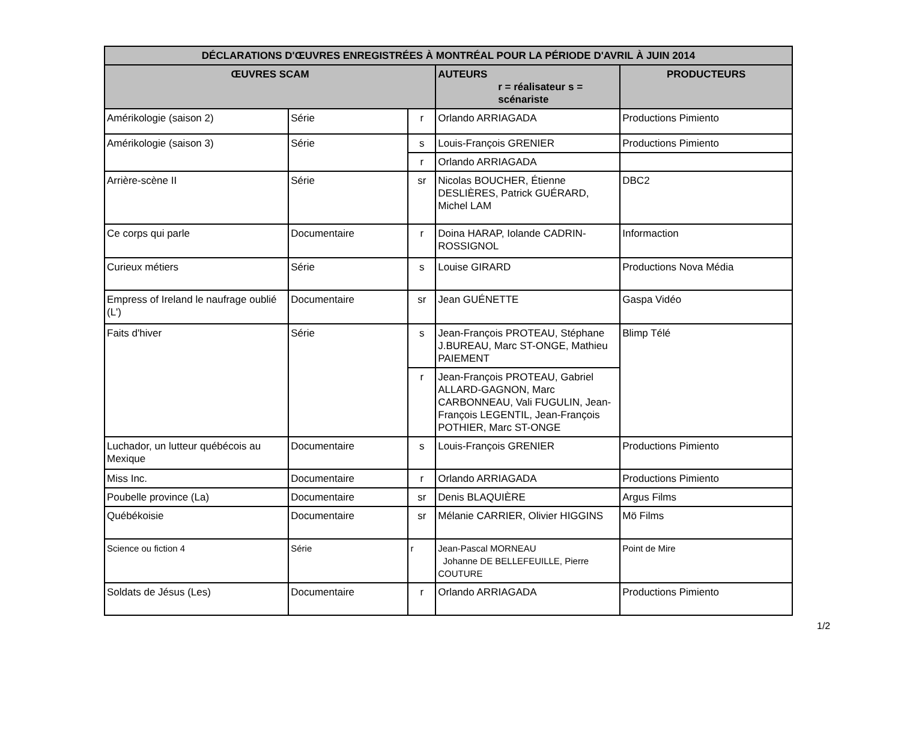| DÉCLARATIONS D'ŒUVRES ENREGISTRÉES À MONTRÉAL POUR LA PÉRIODE D'AVRIL À JUIN 2014 | | | | |
| --- | --- | --- | --- | --- |
| ŒUVRES SCAM | | | AUTEURS r = réalisateur s = scénariste | PRODUCTEURS |
| Amérikologie (saison 2) | Série | r | Orlando ARRIAGADA | Productions Pimiento |
| Amérikologie (saison 3) | Série | s | Louis-François GRENIER | Productions Pimiento |
| | | r | Orlando ARRIAGADA | |
| Arrière-scène II | Série | sr | Nicolas BOUCHER, Étienne DESLIÈRES, Patrick GUÉRARD, Michel LAM | DBC2 |
| Ce corps qui parle | Documentaire | r | Doina HARAP, Iolande CADRIN-ROSSIGNOL | Informaction |
| Curieux métiers | Série | s | Louise GIRARD | Productions Nova Média |
| Empress of Ireland le naufrage oublié (L') | Documentaire | sr | Jean GUÉNETTE | Gaspa Vidéo |
| Faits d'hiver | Série | s | Jean-François PROTEAU, Stéphane J.BUREAU, Marc ST-ONGE, Mathieu PAIEMENT | Blimp Télé |
| | | r | Jean-François PROTEAU, Gabriel ALLARD-GAGNON, Marc CARBONNEAU, Vali FUGULIN, Jean-François LEGENTIL, Jean-François POTHIER, Marc ST-ONGE | |
| Luchador, un lutteur québécois au Mexique | Documentaire | s | Louis-François GRENIER | Productions Pimiento |
| Miss Inc. | Documentaire | r | Orlando ARRIAGADA | Productions Pimiento |
| Poubelle province (La) | Documentaire | sr | Denis BLAQUIÈRE | Argus Films |
| Québékoisie | Documentaire | sr | Mélanie CARRIER, Olivier HIGGINS | Mö Films |
| Science ou fiction 4 | Série | r | Jean-Pascal MORNEAU Johanne DE BELLEFEUILLE, Pierre COUTURE | Point de Mire |
| Soldats de Jésus (Les) | Documentaire | r | Orlando ARRIAGADA | Productions Pimiento |
1/2